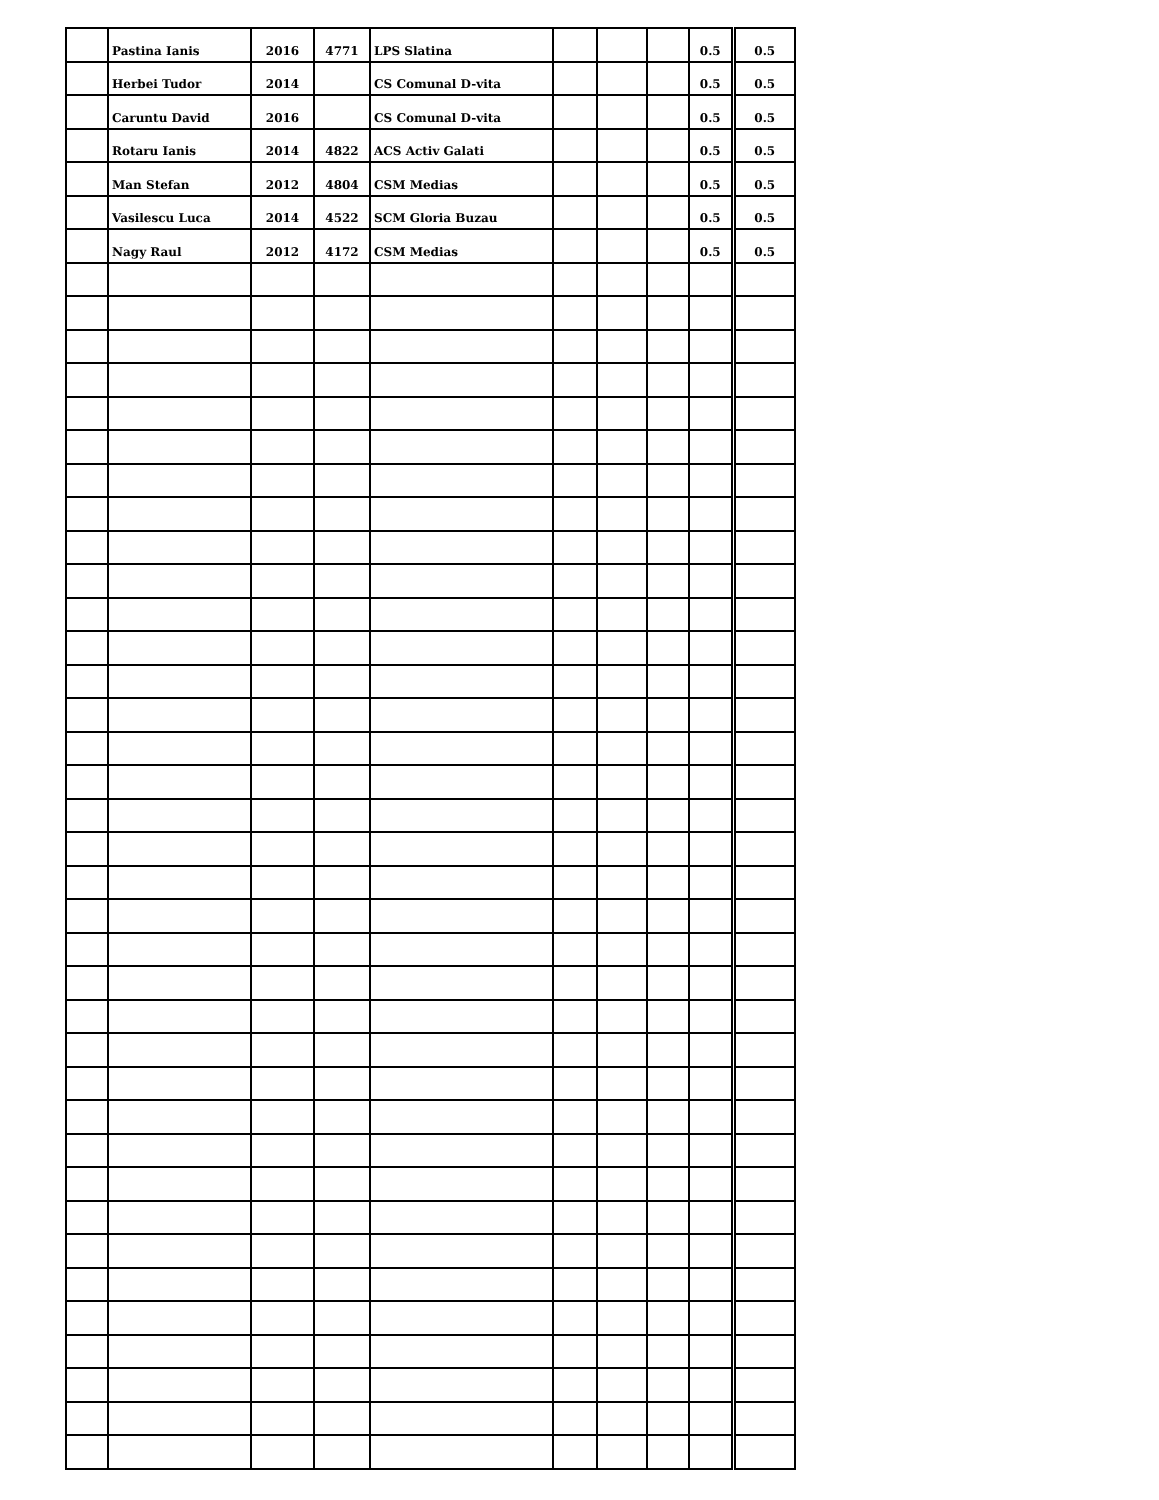| | Pastina Ianis | 2016 | 4771 | LPS Slatina | | | | 0.5 | 0.5 |
| | Herbei Tudor | 2014 | | CS Comunal D-vita | | | | 0.5 | 0.5 |
| | Caruntu David | 2016 | | CS Comunal D-vita | | | | 0.5 | 0.5 |
| | Rotaru Ianis | 2014 | 4822 | ACS Activ Galati | | | | 0.5 | 0.5 |
| | Man Stefan | 2012 | 4804 | CSM Medias | | | | 0.5 | 0.5 |
| | Vasilescu Luca | 2014 | 4522 | SCM Gloria Buzau | | | | 0.5 | 0.5 |
| | Nagy Raul | 2012 | 4172 | CSM Medias | | | | 0.5 | 0.5 |